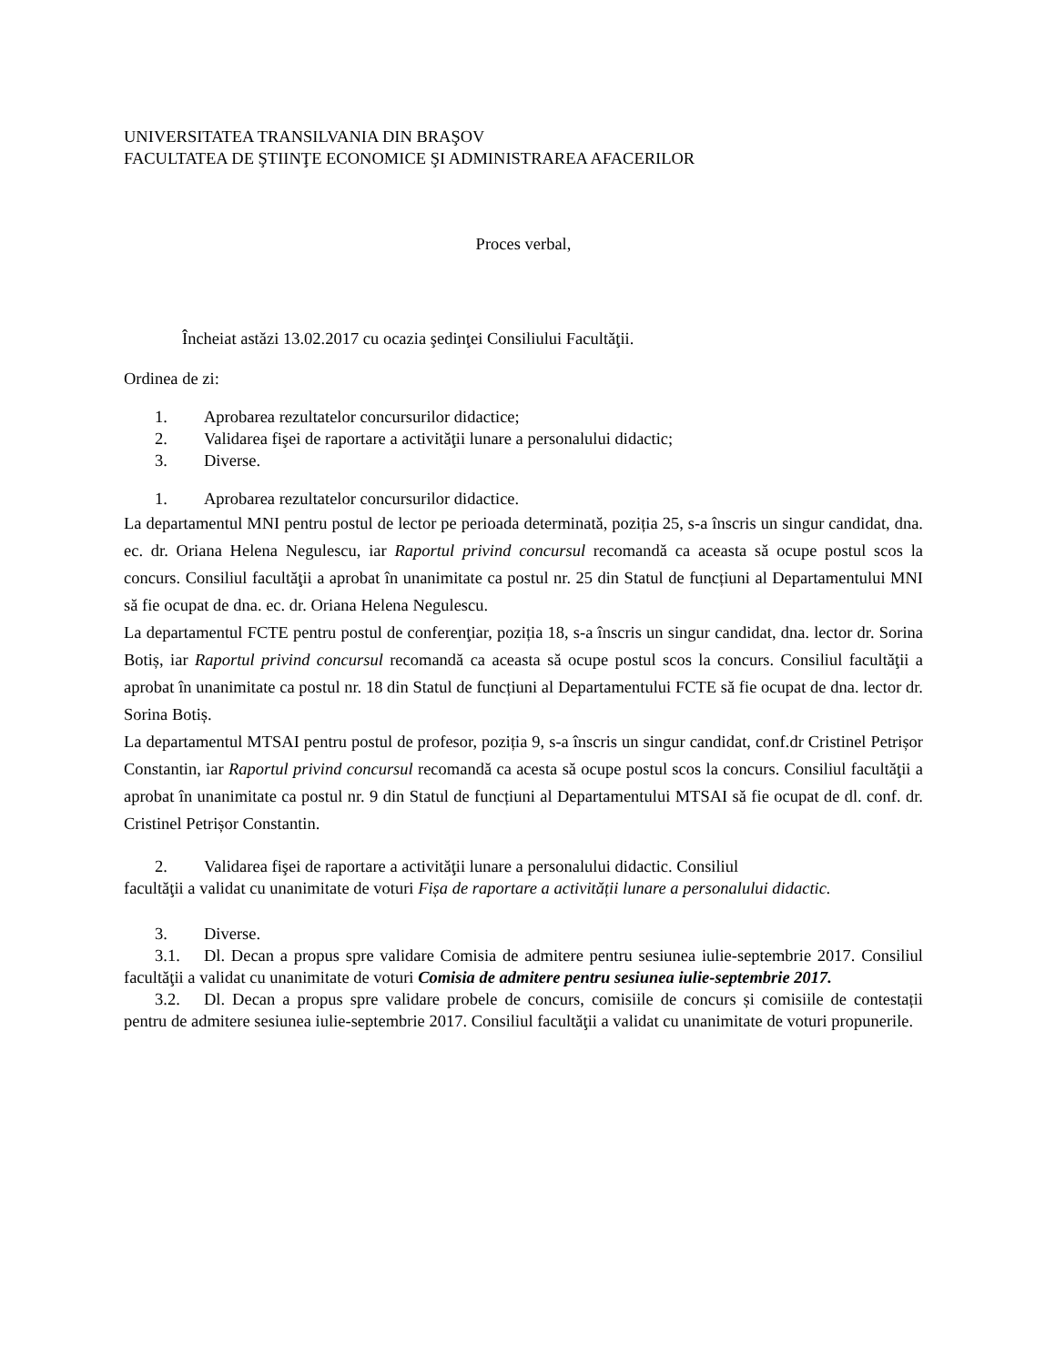UNIVERSITATEA TRANSILVANIA DIN BRAŞOV
FACULTATEA DE ŞTIINŢE ECONOMICE ŞI ADMINISTRAREA AFACERILOR
Proces verbal,
Încheiat astăzi 13.02.2017 cu ocazia şedinţei Consiliului Facultăţii.
Ordinea de zi:
1. Aprobarea rezultatelor concursurilor didactice;
2. Validarea fişei de raportare a activităţii lunare a personalului didactic;
3. Diverse.
1. Aprobarea rezultatelor concursurilor didactice.
La departamentul MNI pentru postul de lector pe perioada determinată, poziția 25, s-a înscris un singur candidat, dna. ec. dr. Oriana Helena Negulescu, iar Raportul privind concursul recomandă ca aceasta să ocupe postul scos la concurs. Consiliul facultăţii a aprobat în unanimitate ca postul nr. 25 din Statul de funcțiuni al Departamentului MNI să fie ocupat de dna. ec. dr. Oriana Helena Negulescu.
La departamentul FCTE pentru postul de conferenţiar, poziția 18, s-a înscris un singur candidat, dna. lector dr. Sorina Botiș, iar Raportul privind concursul recomandă ca aceasta să ocupe postul scos la concurs. Consiliul facultăţii a aprobat în unanimitate ca postul nr. 18 din Statul de funcțiuni al Departamentului FCTE să fie ocupat de dna. lector dr. Sorina Botiș.
La departamentul MTSAI pentru postul de profesor, poziția 9, s-a înscris un singur candidat, conf.dr Cristinel Petrișor Constantin, iar Raportul privind concursul recomandă ca acesta să ocupe postul scos la concurs. Consiliul facultăţii a aprobat în unanimitate ca postul nr. 9 din Statul de funcțiuni al Departamentului MTSAI să fie ocupat de dl. conf. dr. Cristinel Petrișor Constantin.
2. Validarea fişei de raportare a activităţii lunare a personalului didactic. Consiliul
facultăţii a validat cu unanimitate de voturi Fișa de raportare a activității lunare a personalului didactic.
3. Diverse.
3.1. Dl. Decan a propus spre validare Comisia de admitere pentru sesiunea iulie-septembrie 2017. Consiliul facultăţii a validat cu unanimitate de voturi Comisia de admitere pentru sesiunea iulie-septembrie 2017.
3.2. Dl. Decan a propus spre validare probele de concurs, comisiile de concurs și comisiile de contestații pentru de admitere sesiunea iulie-septembrie 2017. Consiliul facultăţii a validat cu unanimitate de voturi propunerile.